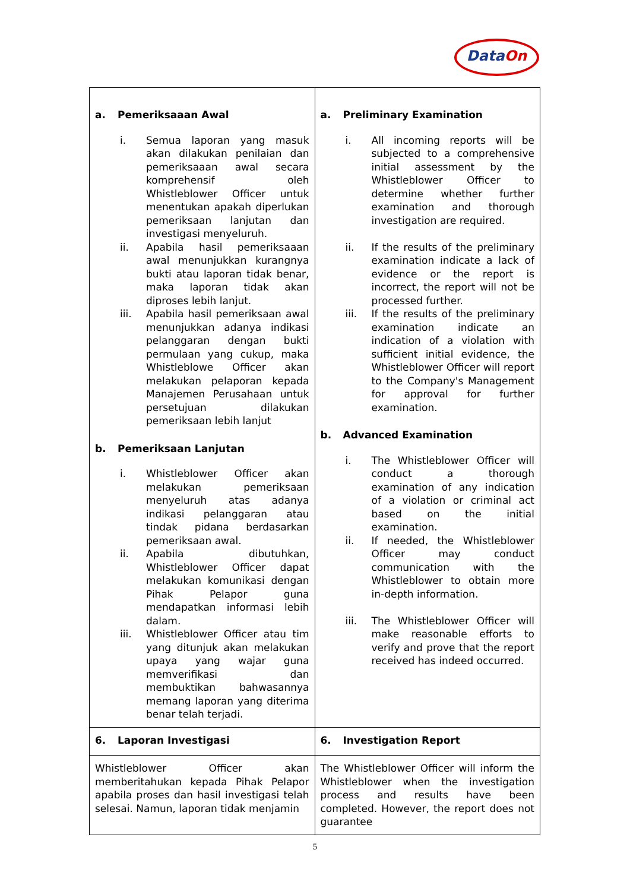DataOn
| a. Pemeriksaaan Awal i. Semua laporan yang masuk akan dilakukan penilaian dan pemeriksaaan awal secara komprehensif oleh Whistleblower Officer untuk menentukan apakah diperlukan pemeriksaan lanjutan dan investigasi menyeluruh. ii. Apabila hasil pemeriksaaan awal menunjukkan kurangnya bukti atau laporan tidak benar, maka laporan tidak akan diproses lebih lanjut. iii. Apabila hasil pemeriksaan awal menunjukkan adanya indikasi pelanggaran dengan bukti permulaan yang cukup, maka Whistleblowe Officer akan melakukan pelaporan kepada Manajemen Perusahaan untuk persetujuan dilakukan pemeriksaan lebih lanjut b. Pemeriksaan Lanjutan i. Whistleblower Officer akan melakukan pemeriksaan menyeluruh atas adanya indikasi pelanggaran atau tindak pidana berdasarkan pemeriksaan awal. ii. Apabila dibutuhkan, Whistleblower Officer dapat melakukan komunikasi dengan Pihak Pelapor guna mendapatkan informasi lebih dalam. iii. Whistleblower Officer atau tim yang ditunjuk akan melakukan upaya yang wajar guna memverifikasi dan membuktikan bahwasannya memang laporan yang diterima benar telah terjadi. | a. Preliminary Examination i. All incoming reports will be subjected to a comprehensive initial assessment by the Whistleblower Officer to determine whether further examination and thorough investigation are required. ii. If the results of the preliminary examination indicate a lack of evidence or the report is incorrect, the report will not be processed further. iii. If the results of the preliminary examination indicate an indication of a violation with sufficient initial evidence, the Whistleblower Officer will report to the Company's Management for approval for further examination. b. Advanced Examination i. The Whistleblower Officer will conduct a thorough examination of any indication of a violation or criminal act based on the initial examination. ii. If needed, the Whistleblower Officer may conduct communication with the Whistleblower to obtain more in-depth information. iii. The Whistleblower Officer will make reasonable efforts to verify and prove that the report received has indeed occurred. |
| 6. Laporan Investigasi | 6. Investigation Report |
| Whistleblower Officer akan memberitahukan kepada Pihak Pelapor apabila proses dan hasil investigasi telah selesai. Namun, laporan tidak menjamin | The Whistleblower Officer will inform the Whistleblower when the investigation process and results have been completed. However, the report does not guarantee |
5